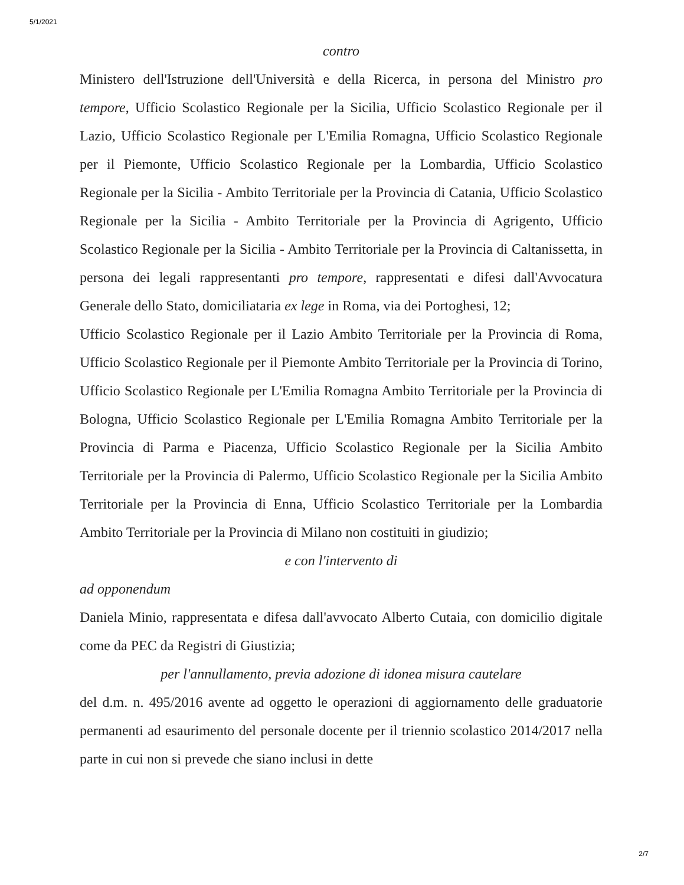5/1/2021
contro
Ministero dell'Istruzione dell'Università e della Ricerca, in persona del Ministro pro tempore, Ufficio Scolastico Regionale per la Sicilia, Ufficio Scolastico Regionale per il Lazio, Ufficio Scolastico Regionale per L'Emilia Romagna, Ufficio Scolastico Regionale per il Piemonte, Ufficio Scolastico Regionale per la Lombardia, Ufficio Scolastico Regionale per la Sicilia - Ambito Territoriale per la Provincia di Catania, Ufficio Scolastico Regionale per la Sicilia - Ambito Territoriale per la Provincia di Agrigento, Ufficio Scolastico Regionale per la Sicilia - Ambito Territoriale per la Provincia di Caltanissetta, in persona dei legali rappresentanti pro tempore, rappresentati e difesi dall'Avvocatura Generale dello Stato, domiciliataria ex lege in Roma, via dei Portoghesi, 12;
Ufficio Scolastico Regionale per il Lazio Ambito Territoriale per la Provincia di Roma, Ufficio Scolastico Regionale per il Piemonte Ambito Territoriale per la Provincia di Torino, Ufficio Scolastico Regionale per L'Emilia Romagna Ambito Territoriale per la Provincia di Bologna, Ufficio Scolastico Regionale per L'Emilia Romagna Ambito Territoriale per la Provincia di Parma e Piacenza, Ufficio Scolastico Regionale per la Sicilia Ambito Territoriale per la Provincia di Palermo, Ufficio Scolastico Regionale per la Sicilia Ambito Territoriale per la Provincia di Enna, Ufficio Scolastico Territoriale per la Lombardia Ambito Territoriale per la Provincia di Milano non costituiti in giudizio;
e con l'intervento di
ad opponendum
Daniela Minio, rappresentata e difesa dall'avvocato Alberto Cutaia, con domicilio digitale come da PEC da Registri di Giustizia;
per l'annullamento, previa adozione di idonea misura cautelare
del d.m. n. 495/2016 avente ad oggetto le operazioni di aggiornamento delle graduatorie permanenti ad esaurimento del personale docente per il triennio scolastico 2014/2017 nella parte in cui non si prevede che siano inclusi in dette
2/7